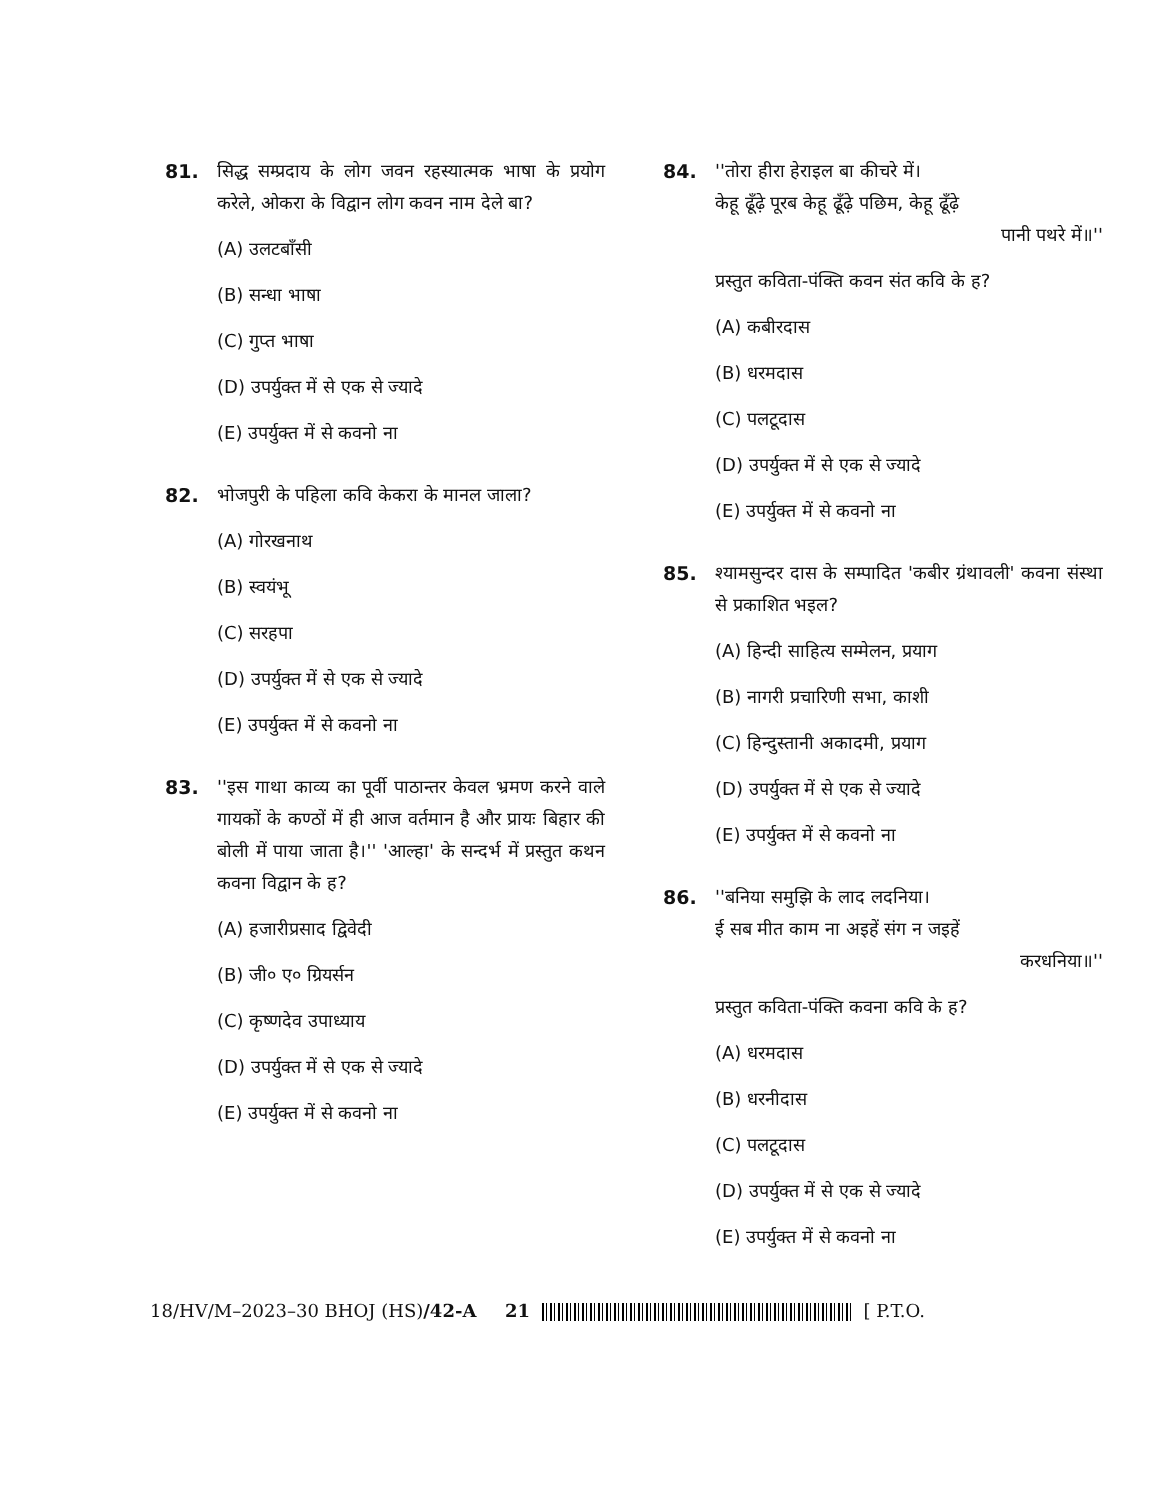81. सिद्ध सम्प्रदाय के लोग जवन रहस्यात्मक भाषा के प्रयोग करेले, ओकरा के विद्वान लोग कवन नाम देले बा?
(A) उलटबाँसी
(B) सन्धा भाषा
(C) गुप्त भाषा
(D) उपर्युक्त में से एक से ज्यादे
(E) उपर्युक्त में से कवनो ना
82. भोजपुरी के पहिला कवि केकरा के मानल जाला?
(A) गोरखनाथ
(B) स्वयंभू
(C) सरहपा
(D) उपर्युक्त में से एक से ज्यादे
(E) उपर्युक्त में से कवनो ना
83. ''इस गाथा काव्य का पूर्वी पाठान्तर केवल भ्रमण करने वाले गायकों के कण्ठों में ही आज वर्तमान है और प्रायः बिहार की बोली में पाया जाता है।'' 'आल्हा' के सन्दर्भ में प्रस्तुत कथन कवना विद्वान के ह?
(A) हजारीप्रसाद द्विवेदी
(B) जी० ए० ग्रियर्सन
(C) कृष्णदेव उपाध्याय
(D) उपर्युक्त में से एक से ज्यादे
(E) उपर्युक्त में से कवनो ना
84. ''तोरा हीरा हेराइल बा कीचरे में।
केहू ढूँढ़े पूरब केहू ढूँढ़े पछिम, केहू ढूँढ़े
पानी पथरे में॥''
प्रस्तुत कविता-पंक्ति कवन संत कवि के ह?
(A) कबीरदास
(B) धरमदास
(C) पलटूदास
(D) उपर्युक्त में से एक से ज्यादे
(E) उपर्युक्त में से कवनो ना
85. श्यामसुन्दर दास के सम्पादित 'कबीर ग्रंथावली' कवना संस्था से प्रकाशित भइल?
(A) हिन्दी साहित्य सम्मेलन, प्रयाग
(B) नागरी प्रचारिणी सभा, काशी
(C) हिन्दुस्तानी अकादमी, प्रयाग
(D) उपर्युक्त में से एक से ज्यादे
(E) उपर्युक्त में से कवनो ना
86. ''बनिया समुझि के लाद लदनिया।
ई सब मीत काम ना अइहें संग न जइहें
करधनिया॥''
प्रस्तुत कविता-पंक्ति कवना कवि के ह?
(A) धरमदास
(B) धरनीदास
(C) पलटूदास
(D) उपर्युक्त में से एक से ज्यादे
(E) उपर्युक्त में से कवनो ना
18/HV/M–2023–30 BHOJ (HS)/42-A 21 [ P.T.O.